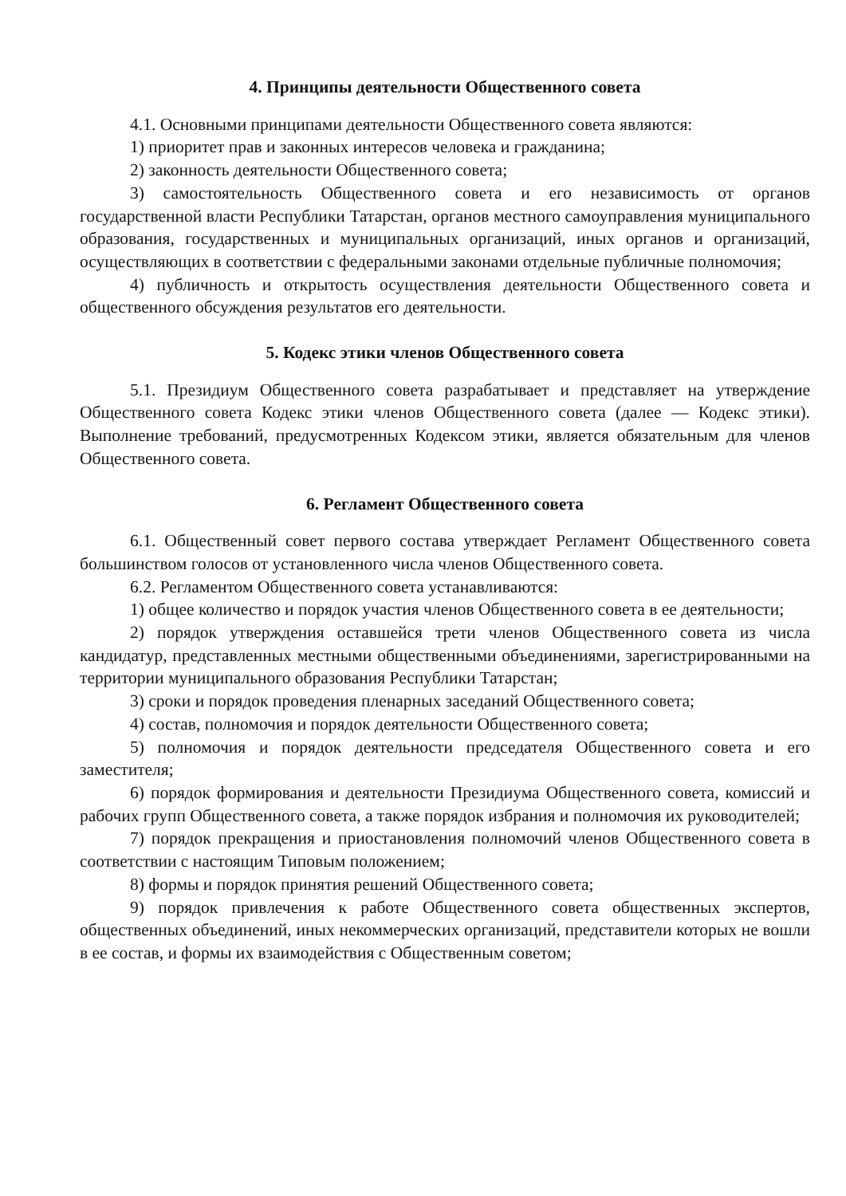4. Принципы деятельности Общественного совета
4.1. Основными принципами деятельности Общественного совета являются:
1) приоритет прав и законных интересов человека и гражданина;
2) законность деятельности Общественного совета;
3) самостоятельность Общественного совета и его независимость от органов государственной власти Республики Татарстан, органов местного самоуправления муниципального образования, государственных и муниципальных организаций, иных органов и организаций, осуществляющих в соответствии с федеральными законами отдельные публичные полномочия;
4) публичность и открытость осуществления деятельности Общественного совета и общественного обсуждения результатов его деятельности.
5. Кодекс этики членов Общественного совета
5.1. Президиум Общественного совета разрабатывает и представляет на утверждение Общественного совета Кодекс этики членов Общественного совета (далее — Кодекс этики). Выполнение требований, предусмотренных Кодексом этики, является обязательным для членов Общественного совета.
6. Регламент Общественного совета
6.1. Общественный совет первого состава утверждает Регламент Общественного совета большинством голосов от установленного числа членов Общественного совета.
6.2. Регламентом Общественного совета устанавливаются:
1) общее количество и порядок участия членов Общественного совета в ее деятельности;
2) порядок утверждения оставшейся трети членов Общественного совета из числа кандидатур, представленных местными общественными объединениями, зарегистрированными на территории муниципального образования Республики Татарстан;
3) сроки и порядок проведения пленарных заседаний Общественного совета;
4) состав, полномочия и порядок деятельности Общественного совета;
5) полномочия и порядок деятельности председателя Общественного совета и его заместителя;
6) порядок формирования и деятельности Президиума Общественного совета, комиссий и рабочих групп Общественного совета, а также порядок избрания и полномочия их руководителей;
7) порядок прекращения и приостановления полномочий членов Общественного совета в соответствии с настоящим Типовым положением;
8) формы и порядок принятия решений Общественного совета;
9) порядок привлечения к работе Общественного совета общественных экспертов, общественных объединений, иных некоммерческих организаций, представители которых не вошли в ее состав, и формы их взаимодействия с Общественным советом;